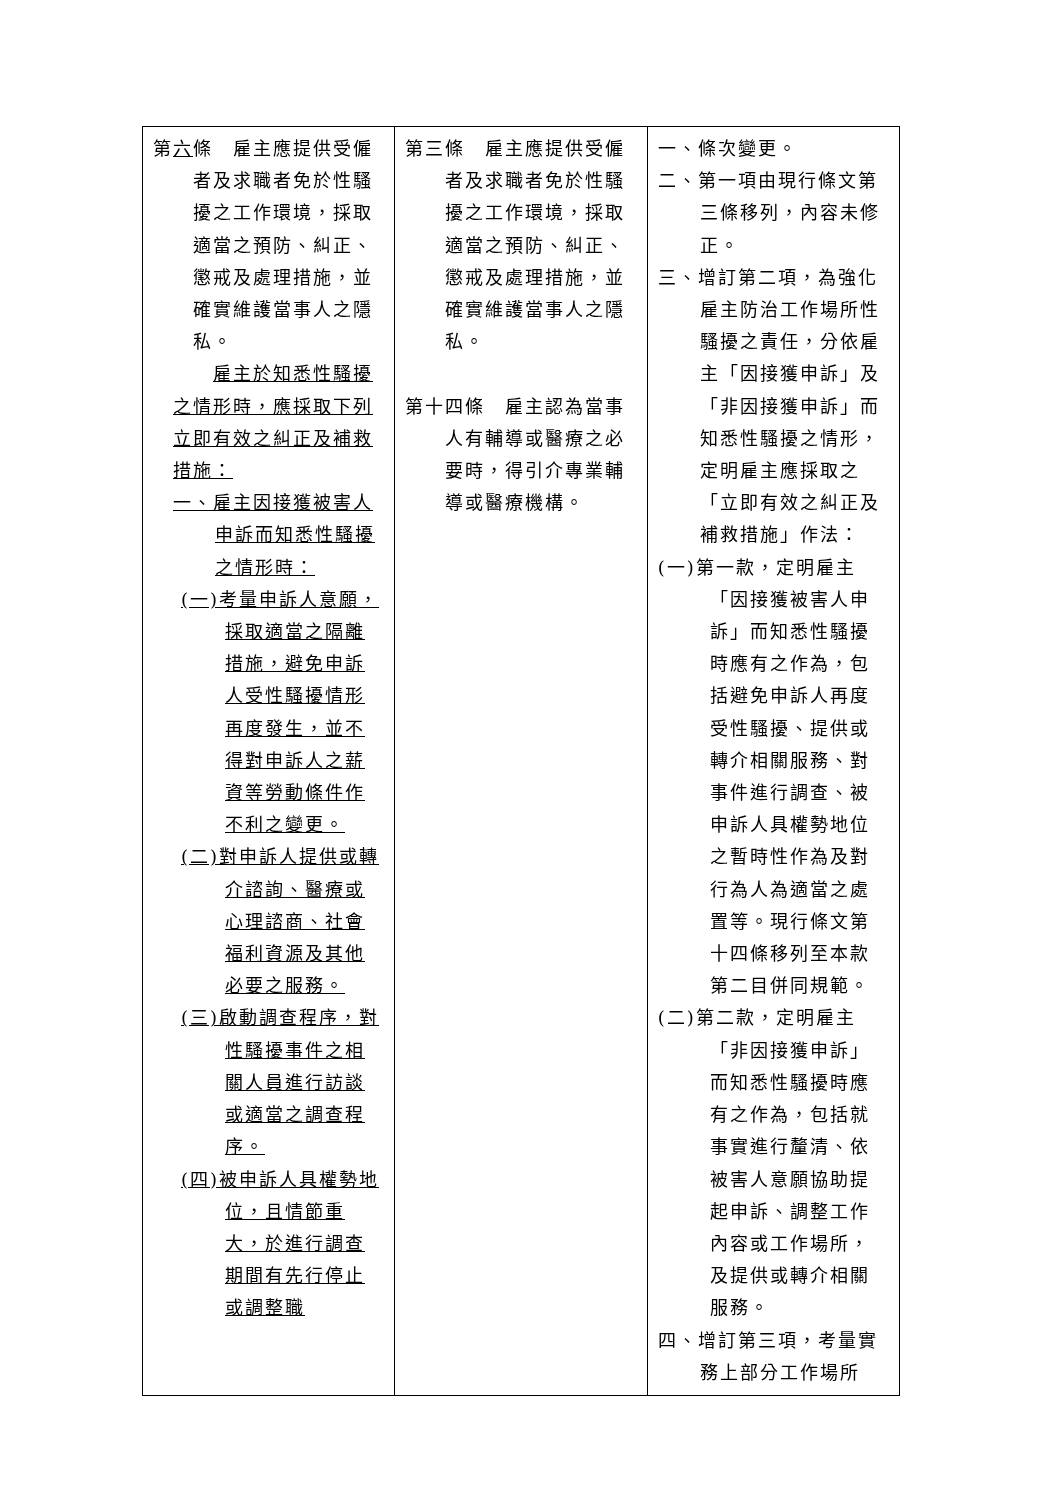| 第 六 條 雇主應提供受僱者及求職者免於性騷擾之工作環境，採取適當之預防、糾正、懲戒及處理措施，並確實維護當事人之隱私。 雇主於知悉性騷擾之情形時，應採取下列立即有效之糾正及補救措施： 一、雇主因接獲被害人申訴而知悉性騷擾之情形時： (一)考量申訴人意願，採取適當之隔離措施，避免申訴人受性騷擾情形再度發生，並不得對申訴人之薪資等勞動條件作不利之變更。 (二)對申訴人提供或轉介諮詢、醫療或心理諮商、社會福利資源及其他必要之服務。 (三)啟動調查程序，對性騷擾事件之相關人員進行訪談或適當之調查程序。 (四)被申訴人具權勢地位，且情節重大，於進行調查期間有先行停止或調整職 | 第三條 雇主應提供受僱者及求職者免於性騷擾之工作環境，採取適當之預防、糾正、懲戒及處理措施，並確實維護當事人之隱私。 第十四條 雇主認為當事人有輔導或醫療之必要時，得引介專業輔導或醫療機構。 | 一、條次變更。 二、第一項由現行條文第三條移列，內容未修正。 三、增訂第二項，為強化雇主防治工作場所性騷擾之責任，分依雇主「因接獲申訴」及「非因接獲申訴」而知悉性騷擾之情形，定明雇主應採取之「立即有效之糾正及補救措施」作法： (一)第一款，定明雇主「因接獲被害人申訴」而知悉性騷擾時應有之作為，包括避免申訴人再度受性騷擾、提供或轉介相關服務、對事件進行調查、被申訴人具權勢地位之暫時性作為及對行為人為適當之處置等。現行條文第十四條移列至本款第二目併同規範。 (二)第二款，定明雇主「非因接獲申訴」而知悉性騷擾時應有之作為，包括就事實進行釐清、依被害人意願協助提起申訴、調整工作內容或工作場所，及提供或轉介相關服務。 四、增訂第三項，考量實務上部分工作場所 |